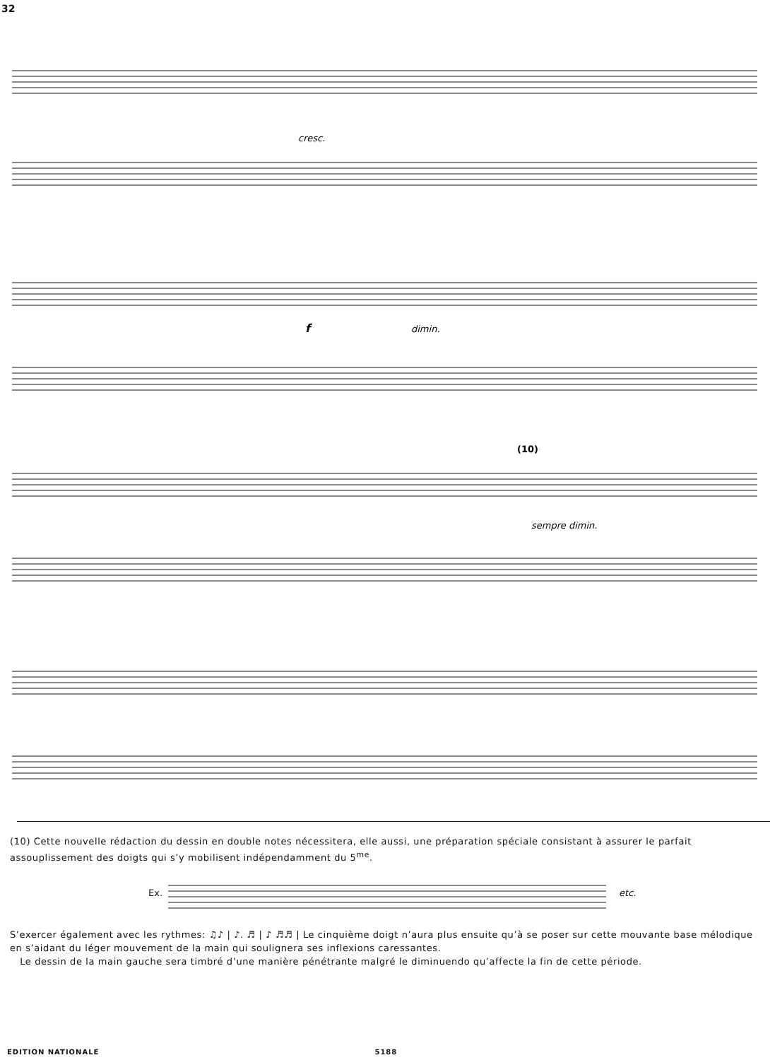32
cresc.
f
dimin.
(10)
sempre dimin.
(10) Cette nouvelle rédaction du dessin en double notes nécessitera, elle aussi, une préparation spéciale consistant à assurer le parfait assouplissement des doigts qui s’y mobilisent indépendamment du 5<sup>me</sup>.
Ex. etc.
S’exercer également avec les rythmes: ♫♪ | ♪. ♬ | ♪ ♬♬ | Le cinquième doigt n’aura plus ensuite qu’à se poser sur cette mouvante base mélodique en s’aidant du léger mouvement de la main qui soulignera ses inflexions caressantes.
Le dessin de la main gauche sera timbré d’une manière pénétrante malgré le diminuendo qu’affecte la fin de cette période.
EDITION NATIONALE 5188